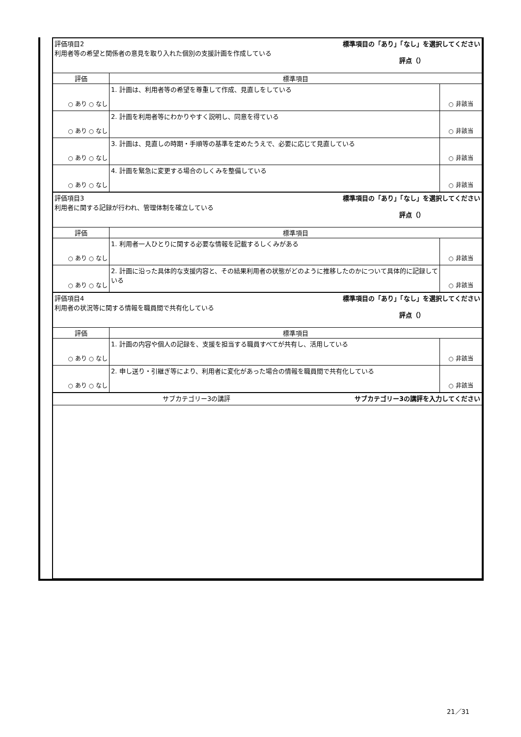| 評価項目2 利用者等の希望と関係者の意見を取り入れた個別の支援計画を作成している 標準項目の「あり」「なし」を選択してください 評点（） | | |
| 評価 | 標準項目 | |
| ○ あり ○ なし | 1. 計画は、利用者等の希望を尊重して作成、見直しをしている | ○ 非該当 |
| ○ あり ○ なし | 2. 計画を利用者等にわかりやすく説明し、同意を得ている | ○ 非該当 |
| ○ あり ○ なし | 3. 計画は、見直しの時期・手順等の基準を定めたうえで、必要に応じて見直している | ○ 非該当 |
| ○ あり ○ なし | 4. 計画を緊急に変更する場合のしくみを整備している | ○ 非該当 |
| 評価項目3 利用者に関する記録が行われ、管理体制を確立している 標準項目の「あり」「なし」を選択してください 評点（） | | |
| 評価 | 標準項目 | |
| ○ あり ○ なし | 1. 利用者一人ひとりに関する必要な情報を記載するしくみがある | ○ 非該当 |
| ○ あり ○ なし | 2. 計画に沿った具体的な支援内容と、その結果利用者の状態がどのように推移したのかについて具体的に記録している | ○ 非該当 |
| 評価項目4 利用者の状況等に関する情報を職員間で共有化している 標準項目の「あり」「なし」を選択してください 評点（） | | |
| 評価 | 標準項目 | |
| ○ あり ○ なし | 1. 計画の内容や個人の記録を、支援を担当する職員すべてが共有し、活用している | ○ 非該当 |
| ○ あり ○ なし | 2. 申し送り・引継ぎ等により、利用者に変化があった場合の情報を職員間で共有化している | ○ 非該当 |
| サブカテゴリー3の講評 サブカテゴリー3の講評を入力してください | | |
21／31